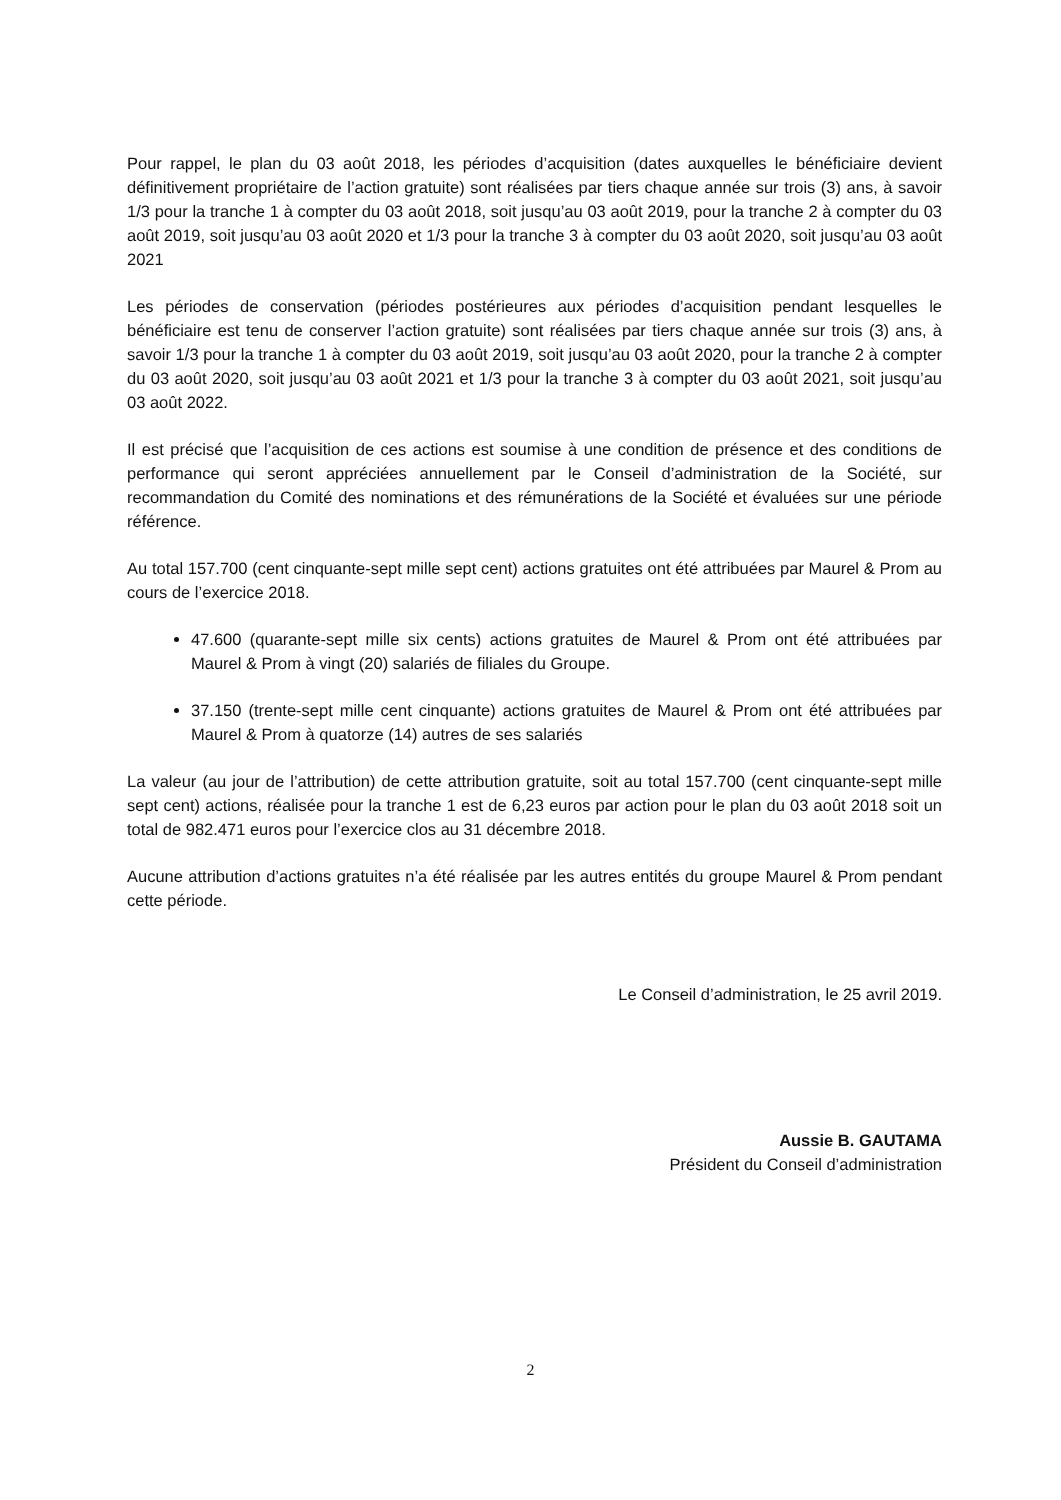Pour rappel, le plan du 03 août 2018, les périodes d’acquisition (dates auxquelles le bénéficiaire devient définitivement propriétaire de l’action gratuite) sont réalisées par tiers chaque année sur trois (3) ans, à savoir 1/3 pour la tranche 1 à compter du 03 août 2018, soit jusqu’au 03 août 2019, pour la tranche 2 à compter du 03 août 2019, soit jusqu’au 03 août 2020 et 1/3 pour la tranche 3 à compter du 03 août 2020, soit jusqu’au 03 août 2021
Les périodes de conservation (périodes postérieures aux périodes d’acquisition pendant lesquelles le bénéficiaire est tenu de conserver l’action gratuite) sont réalisées par tiers chaque année sur trois (3) ans, à savoir 1/3 pour la tranche 1 à compter du 03 août 2019, soit jusqu’au 03 août 2020, pour la tranche 2 à compter du 03 août 2020, soit jusqu’au 03 août 2021 et 1/3 pour la tranche 3 à compter du 03 août 2021, soit jusqu’au 03 août 2022.
Il est précisé que l’acquisition de ces actions est soumise à une condition de présence et des conditions de performance qui seront appréciées annuellement par le Conseil d’administration de la Société, sur recommandation du Comité des nominations et des rémunérations de la Société et évaluées sur une période référence.
Au total 157.700 (cent cinquante-sept mille sept cent) actions gratuites ont été attribuées par Maurel & Prom au cours de l’exercice 2018.
47.600 (quarante-sept mille six cents) actions gratuites de Maurel & Prom ont été attribuées par Maurel & Prom à vingt (20) salariés de filiales du Groupe.
37.150 (trente-sept mille cent cinquante) actions gratuites de Maurel & Prom ont été attribuées par Maurel & Prom à quatorze (14) autres de ses salariés
La valeur (au jour de l’attribution) de cette attribution gratuite, soit au total 157.700 (cent cinquante-sept mille sept cent) actions, réalisée pour la tranche 1 est de 6,23 euros par action pour le plan du 03 août 2018 soit un total de 982.471 euros pour l’exercice clos au 31 décembre 2018.
Aucune attribution d’actions gratuites n’a été réalisée par les autres entités du groupe Maurel & Prom pendant cette période.
Le Conseil d’administration, le 25 avril 2019.
Aussie B. GAUTAMA
Président du Conseil d’administration
2